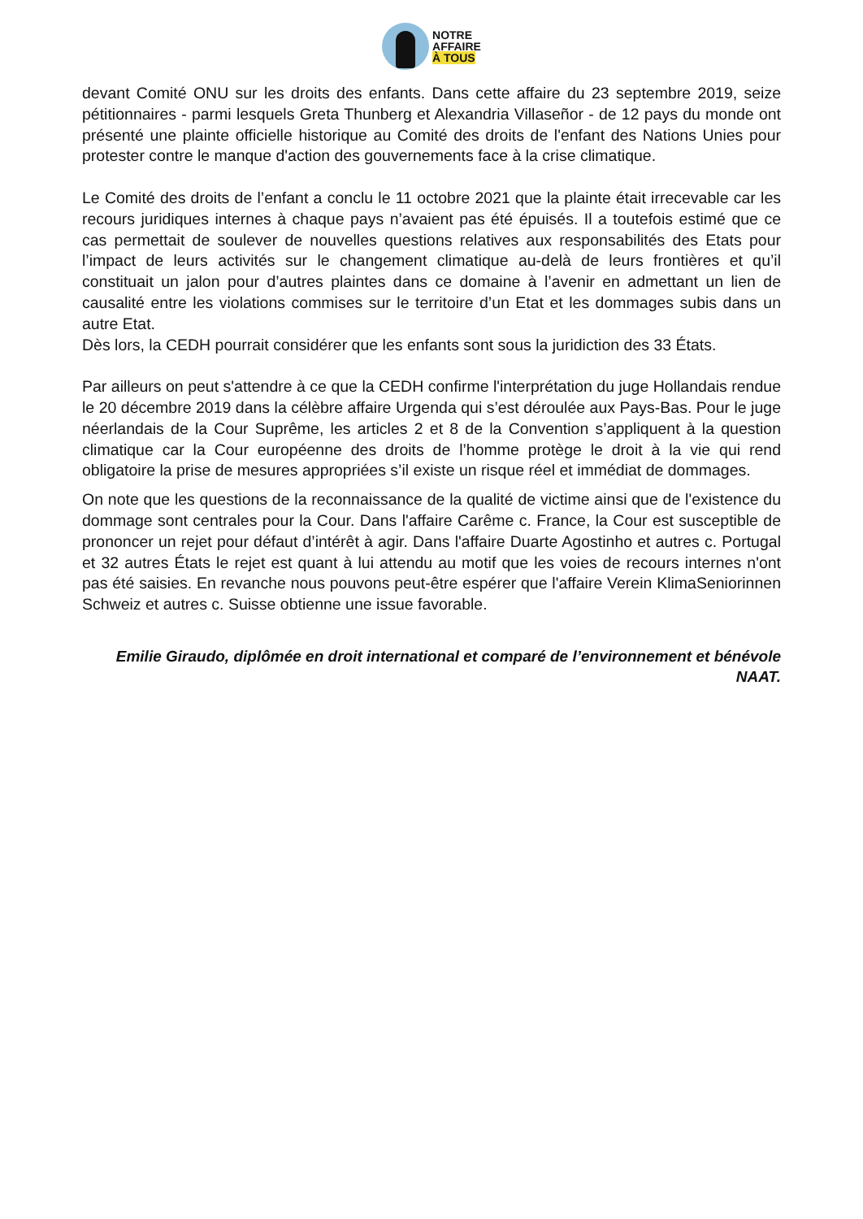NOTRE
AFFAIRE
À TOUS
devant Comité ONU sur les droits des enfants. Dans cette affaire du 23 septembre 2019, seize pétitionnaires - parmi lesquels Greta Thunberg et Alexandria Villaseñor - de 12 pays du monde ont présenté une plainte officielle historique au Comité des droits de l'enfant des Nations Unies pour protester contre le manque d'action des gouvernements face à la crise climatique.
Le Comité des droits de l’enfant a conclu le 11 octobre 2021 que la plainte était irrecevable car les recours juridiques internes à chaque pays n’avaient pas été épuisés. Il a toutefois estimé que ce cas permettait de soulever de nouvelles questions relatives aux responsabilités des Etats pour l’impact de leurs activités sur le changement climatique au-delà de leurs frontières et qu’il constituait un jalon pour d’autres plaintes dans ce domaine à l’avenir en admettant un lien de causalité entre les violations commises sur le territoire d’un Etat et les dommages subis dans un autre Etat.
Dès lors, la CEDH pourrait considérer que les enfants sont sous la juridiction des 33 États.
Par ailleurs on peut s'attendre à ce que la CEDH confirme l'interprétation du juge Hollandais rendue le 20 décembre 2019 dans la célèbre affaire Urgenda qui s’est déroulée aux Pays-Bas. Pour le juge néerlandais de la Cour Suprême, les articles 2 et 8 de la Convention s’appliquent à la question climatique car la Cour européenne des droits de l’homme protège le droit à la vie qui rend obligatoire la prise de mesures appropriées s’il existe un risque réel et immédiat de dommages.
On note que les questions de la reconnaissance de la qualité de victime ainsi que de l'existence du dommage sont centrales pour la Cour. Dans l'affaire Carême c. France, la Cour est susceptible de prononcer un rejet pour défaut d’intérêt à agir. Dans l'affaire Duarte Agostinho et autres c. Portugal et 32 autres États le rejet est quant à lui attendu au motif que les voies de recours internes n'ont pas été saisies. En revanche nous pouvons peut-être espérer que l'affaire Verein KlimaSeniorinnen Schweiz et autres c. Suisse obtienne une issue favorable.
Emilie Giraudo, diplômée en droit international et comparé de l’environnement et bénévole NAAT.